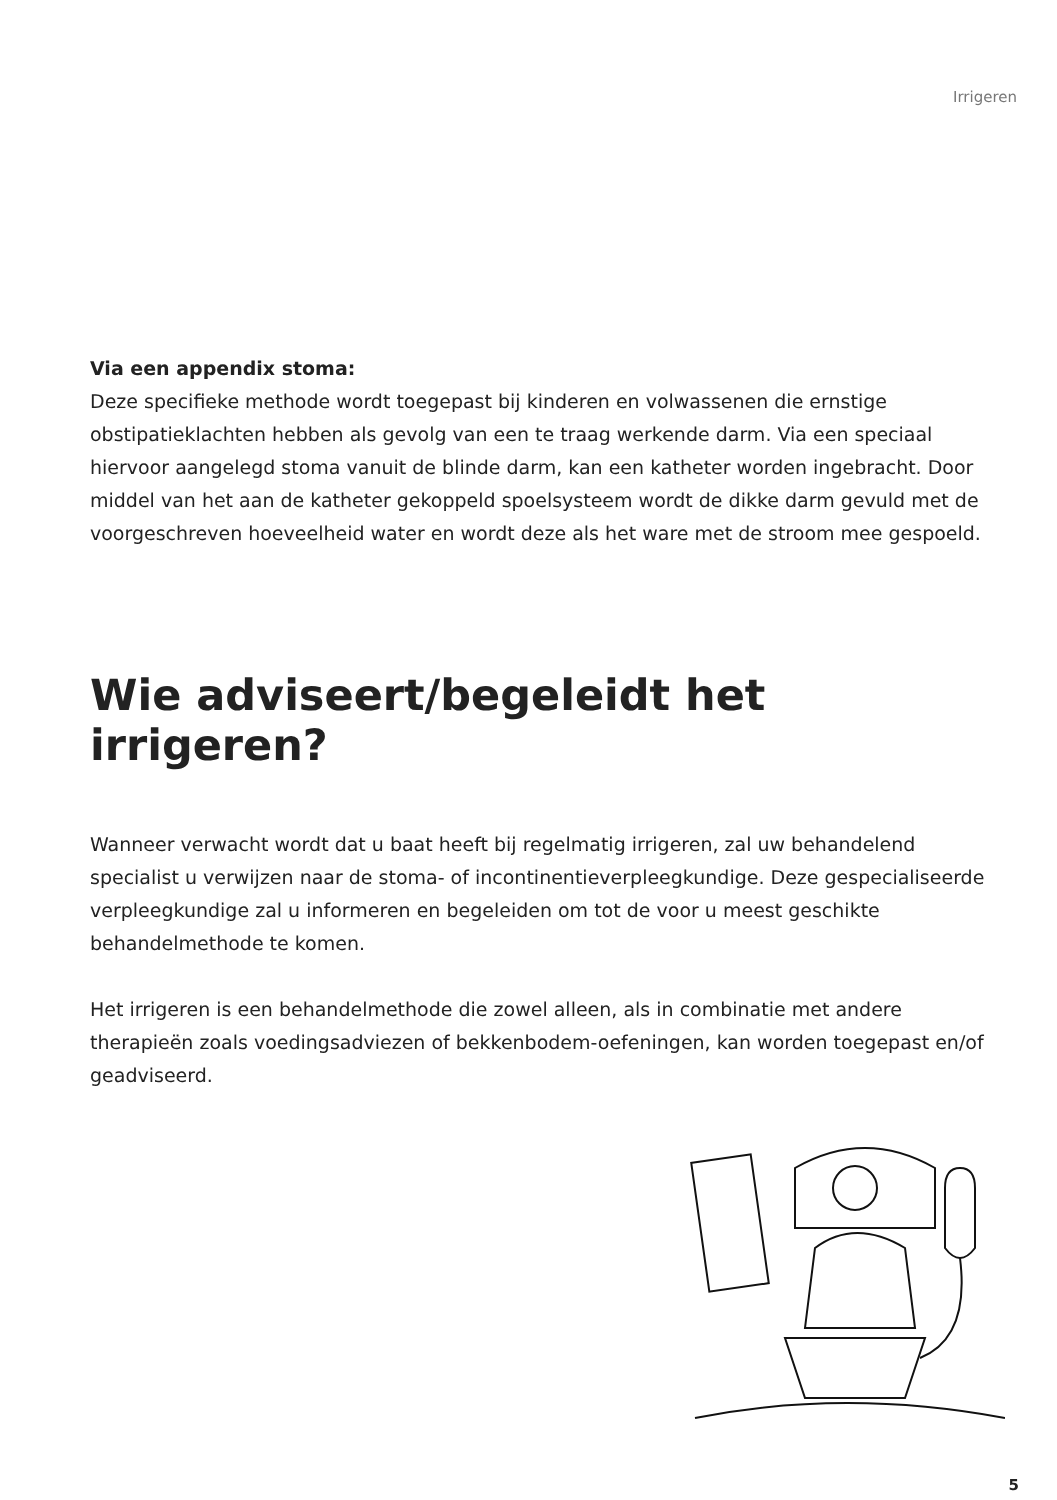Irrigeren
Via een appendix stoma:
Deze specifieke methode wordt toegepast bij kinderen en volwassenen die ernstige obstipatieklachten hebben als gevolg van een te traag werkende darm. Via een speciaal hiervoor aangelegd stoma vanuit de blinde darm, kan een katheter worden ingebracht. Door middel van het aan de katheter gekoppeld spoelsysteem wordt de dikke darm gevuld met de voorgeschreven hoeveelheid water en wordt deze als het ware met de stroom mee gespoeld.
Wie adviseert/begeleidt het irrigeren?
Wanneer verwacht wordt dat u baat heeft bij regelmatig irrigeren, zal uw behandelend specialist u verwijzen naar de stoma- of incontinentieverpleegkundige. Deze gespecialiseerde verpleegkundige zal u informeren en begeleiden om tot de voor u meest geschikte behandelmethode te komen.
Het irrigeren is een behandelmethode die zowel alleen, als in combinatie met andere therapieën zoals voedingsadviezen of bekkenbodem-oefeningen, kan worden toegepast en/of geadviseerd.
5